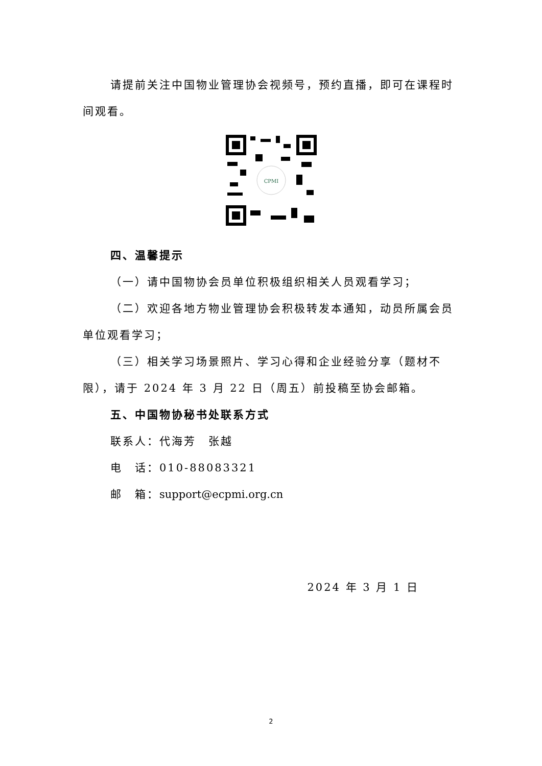请提前关注中国物业管理协会视频号，预约直播，即可在课程时间观看。
CPMI
四、温馨提示
（一）请中国物协会员单位积极组织相关人员观看学习；
（二）欢迎各地方物业管理协会积极转发本通知，动员所属会员单位观看学习；
（三）相关学习场景照片、学习心得和企业经验分享（题材不限），请于 2024 年 3 月 22 日（周五）前投稿至协会邮箱。
五、中国物协秘书处联系方式
联系人：代海芳　张越
电　话：010-88083321
邮　箱：support@ecpmi.org.cn
2024 年 3 月 1 日
2